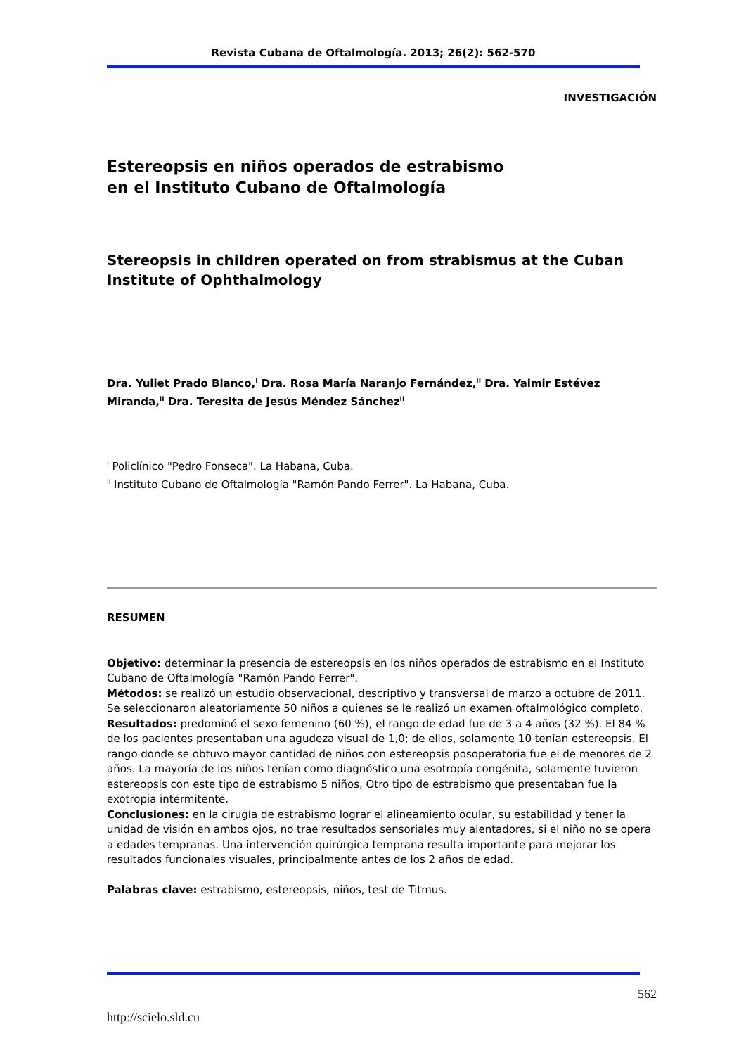Revista Cubana de Oftalmología. 2013; 26(2): 562-570
INVESTIGACIÓN
Estereopsis en niños operados de estrabismo
en el Instituto Cubano de Oftalmología
Stereopsis in children operated on from strabismus at the Cuban Institute of Ophthalmology
Dra. Yuliet Prado Blanco,<sup>I</sup> Dra. Rosa María Naranjo Fernández,<sup>II</sup> Dra. Yaimir Estévez Miranda,<sup>II</sup> Dra. Teresita de Jesús Méndez Sánchez<sup>II</sup>
<sup>I</sup> Policlínico "Pedro Fonseca". La Habana, Cuba.
<sup>II</sup> Instituto Cubano de Oftalmología "Ramón Pando Ferrer". La Habana, Cuba.
RESUMEN
Objetivo: determinar la presencia de estereopsis en los niños operados de estrabismo en el Instituto Cubano de Oftalmología "Ramón Pando Ferrer".
Métodos: se realizó un estudio observacional, descriptivo y transversal de marzo a octubre de 2011. Se seleccionaron aleatoriamente 50 niños a quienes se le realizó un examen oftalmológico completo.
Resultados: predominó el sexo femenino (60 %), el rango de edad fue de 3 a 4 años (32 %). El 84 % de los pacientes presentaban una agudeza visual de 1,0; de ellos, solamente 10 tenían estereopsis. El rango donde se obtuvo mayor cantidad de niños con estereopsis posoperatoria fue el de menores de 2 años. La mayoría de los niños tenían como diagnóstico una esotropía congénita, solamente tuvieron estereopsis con este tipo de estrabismo 5 niños, Otro tipo de estrabismo que presentaban fue la exotropia intermitente.
Conclusiones: en la cirugía de estrabismo lograr el alineamiento ocular, su estabilidad y tener la unidad de visión en ambos ojos, no trae resultados sensoriales muy alentadores, si el niño no se opera a edades tempranas. Una intervención quirúrgica temprana resulta importante para mejorar los resultados funcionales visuales, principalmente antes de los 2 años de edad.
Palabras clave: estrabismo, estereopsis, niños, test de Titmus.
562
http://scielo.sld.cu